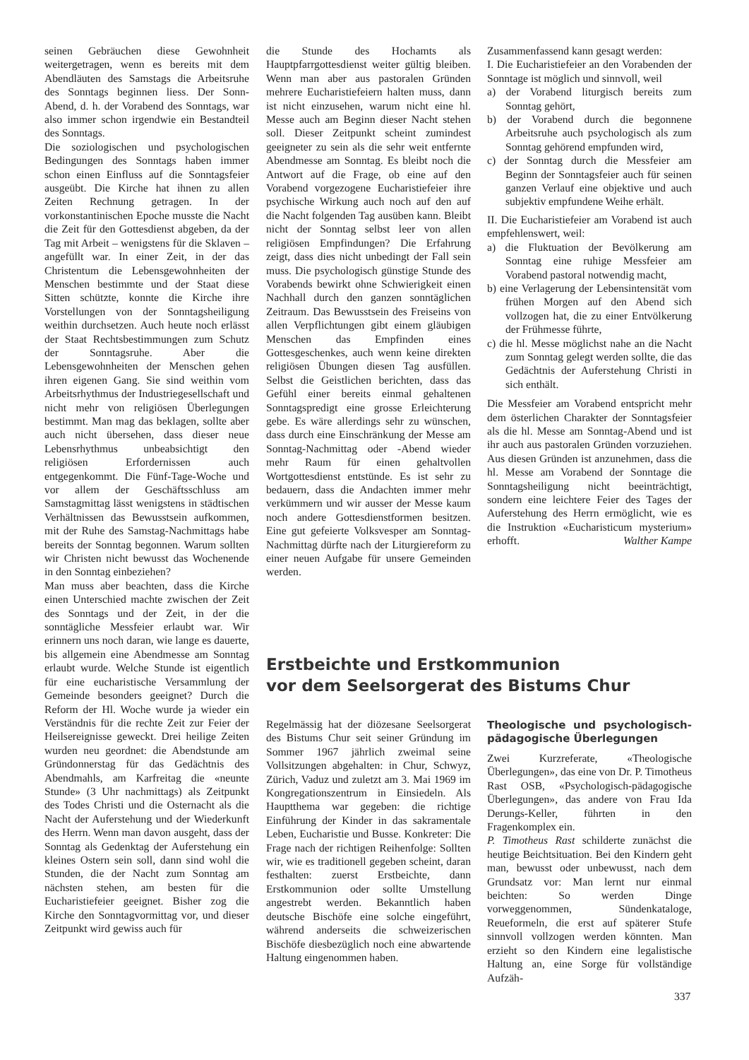seinen Gebräuchen diese Gewohnheit weitergetragen, wenn es bereits mit dem Abendläuten des Samstags die Arbeitsruhe des Sonntags beginnen liess. Der Sonn-Abend, d. h. der Vorabend des Sonntags, war also immer schon irgendwie ein Bestandteil des Sonntags.
Die soziologischen und psychologischen Bedingungen des Sonntags haben immer schon einen Einfluss auf die Sonntagsfeier ausgeübt. Die Kirche hat ihnen zu allen Zeiten Rechnung getragen. In der vorkonstantinischen Epoche musste die Nacht die Zeit für den Gottesdienst abgeben, da der Tag mit Arbeit – wenigstens für die Sklaven – angefüllt war. In einer Zeit, in der das Christentum die Lebensgewohnheiten der Menschen bestimmte und der Staat diese Sitten schützte, konnte die Kirche ihre Vorstellungen von der Sonntagsheiligung weithin durchsetzen. Auch heute noch erlässt der Staat Rechtsbestimmungen zum Schutz der Sonntagsruhe. Aber die Lebensgewohnheiten der Menschen gehen ihren eigenen Gang. Sie sind weithin vom Arbeitsrhythmus der Industriegesellschaft und nicht mehr von religiösen Überlegungen bestimmt. Man mag das beklagen, sollte aber auch nicht übersehen, dass dieser neue Lebensrhythmus unbeabsichtigt den religiösen Erfordernissen auch entgegenkommt. Die Fünf-Tage-Woche und vor allem der Geschäftsschluss am Samstagmittag lässt wenigstens in städtischen Verhältnissen das Bewusstsein aufkommen, mit der Ruhe des Samstag-Nachmittags habe bereits der Sonntag begonnen. Warum sollten wir Christen nicht bewusst das Wochenende in den Sonntag einbeziehen?
Man muss aber beachten, dass die Kirche einen Unterschied machte zwischen der Zeit des Sonntags und der Zeit, in der die sonntägliche Messfeier erlaubt war. Wir erinnern uns noch daran, wie lange es dauerte, bis allgemein eine Abendmesse am Sonntag erlaubt wurde. Welche Stunde ist eigentlich für eine eucharistische Versammlung der Gemeinde besonders geeignet? Durch die Reform der Hl. Woche wurde ja wieder ein Verständnis für die rechte Zeit zur Feier der Heilsereignisse geweckt. Drei heilige Zeiten wurden neu geordnet: die Abendstunde am Gründonnerstag für das Gedächtnis des Abendmahls, am Karfreitag die «neunte Stunde» (3 Uhr nachmittags) als Zeitpunkt des Todes Christi und die Osternacht als die Nacht der Auferstehung und der Wiederkunft des Herrn. Wenn man davon ausgeht, dass der Sonntag als Gedenktag der Auferstehung ein kleines Ostern sein soll, dann sind wohl die Stunden, die der Nacht zum Sonntag am nächsten stehen, am besten für die Eucharistiefeier geeignet. Bisher zog die Kirche den Sonntagvormittag vor, und dieser Zeitpunkt wird gewiss auch für
die Stunde des Hochamts als Hauptpfarrgottesdienst weiter gültig bleiben. Wenn man aber aus pastoralen Gründen mehrere Eucharistiefeiern halten muss, dann ist nicht einzusehen, warum nicht eine hl. Messe auch am Beginn dieser Nacht stehen soll. Dieser Zeitpunkt scheint zumindest geeigneter zu sein als die sehr weit entfernte Abendmesse am Sonntag. Es bleibt noch die Antwort auf die Frage, ob eine auf den Vorabend vorgezogene Eucharistiefeier ihre psychische Wirkung auch noch auf den auf die Nacht folgenden Tag ausüben kann. Bleibt nicht der Sonntag selbst leer von allen religiösen Empfindungen? Die Erfahrung zeigt, dass dies nicht unbedingt der Fall sein muss. Die psychologisch günstige Stunde des Vorabends bewirkt ohne Schwierigkeit einen Nachhall durch den ganzen sonntäglichen Zeitraum. Das Bewusstsein des Freiseins von allen Verpflichtungen gibt einem gläubigen Menschen das Empfinden eines Gottesgeschenkes, auch wenn keine direkten religiösen Übungen diesen Tag ausfüllen. Selbst die Geistlichen berichten, dass das Gefühl einer bereits einmal gehaltenen Sonntagspredigt eine grosse Erleichterung gebe. Es wäre allerdings sehr zu wünschen, dass durch eine Einschränkung der Messe am Sonntag-Nachmittag oder -Abend wieder mehr Raum für einen gehaltvollen Wortgottesdienst entstünde. Es ist sehr zu bedauern, dass die Andachten immer mehr verkümmern und wir ausser der Messe kaum noch andere Gottesdienstformen besitzen. Eine gut gefeierte Volksvesper am Sonntag-Nachmittag dürfte nach der Liturgiereform zu einer neuen Aufgabe für unsere Gemeinden werden.
Zusammenfassend kann gesagt werden:
I. Die Eucharistiefeier an den Vorabenden der Sonntage ist möglich und sinnvoll, weil
a) der Vorabend liturgisch bereits zum Sonntag gehört,
b) der Vorabend durch die begonnene Arbeitsruhe auch psychologisch als zum Sonntag gehörend empfunden wird,
c) der Sonntag durch die Messfeier am Beginn der Sonntagsfeier auch für seinen ganzen Verlauf eine objektive und auch subjektiv empfundene Weihe erhält.
II. Die Eucharistiefeier am Vorabend ist auch empfehlenswert, weil:
a) die Fluktuation der Bevölkerung am Sonntag eine ruhige Messfeier am Vorabend pastoral notwendig macht,
b) eine Verlagerung der Lebensintensität vom frühen Morgen auf den Abend sich vollzogen hat, die zu einer Entvölkerung der Frühmesse führte,
c) die hl. Messe möglichst nahe an die Nacht zum Sonntag gelegt werden sollte, die das Gedächtnis der Auferstehung Christi in sich enthält.
Die Messfeier am Vorabend entspricht mehr dem österlichen Charakter der Sonntagsfeier als die hl. Messe am Sonntag-Abend und ist ihr auch aus pastoralen Gründen vorzuziehen. Aus diesen Gründen ist anzunehmen, dass die hl. Messe am Vorabend der Sonntage die Sonntagsheiligung nicht beeinträchtigt, sondern eine leichtere Feier des Tages der Auferstehung des Herrn ermöglicht, wie es die Instruktion «Eucharisticum mysterium» erhofft. Walther Kampe
Erstbeichte und Erstkommunion
vor dem Seelsorgerat des Bistums Chur
Regelmässig hat der diözesane Seelsorgerat des Bistums Chur seit seiner Gründung im Sommer 1967 jährlich zweimal seine Vollsitzungen abgehalten: in Chur, Schwyz, Zürich, Vaduz und zuletzt am 3. Mai 1969 im Kongregationszentrum in Einsiedeln. Als Hauptthema war gegeben: die richtige Einführung der Kinder in das sakramentale Leben, Eucharistie und Busse. Konkreter: Die Frage nach der richtigen Reihenfolge: Sollten wir, wie es traditionell gegeben scheint, daran festhalten: zuerst Erstbeichte, dann Erstkommunion oder sollte Umstellung angestrebt werden. Bekanntlich haben deutsche Bischöfe eine solche eingeführt, während anderseits die schweizerischen Bischöfe diesbezüglich noch eine abwartende Haltung eingenommen haben.
Theologische und psychologisch-pädagogische Überlegungen
Zwei Kurzreferate, «Theologische Überlegungen», das eine von Dr. P. Timotheus Rast OSB, «Psychologisch-pädagogische Überlegungen», das andere von Frau Ida Derungs-Keller, führten in den Fragenkomplex ein.
P. Timotheus Rast schilderte zunächst die heutige Beichtsituation. Bei den Kindern geht man, bewusst oder unbewusst, nach dem Grundsatz vor: Man lernt nur einmal beichten: So werden Dinge vorweggenommen, Sündenkataloge, Reueformeln, die erst auf späterer Stufe sinnvoll vollzogen werden könnten. Man erzieht so den Kindern eine legalistische Haltung an, eine Sorge für vollständige Aufzäh-
337